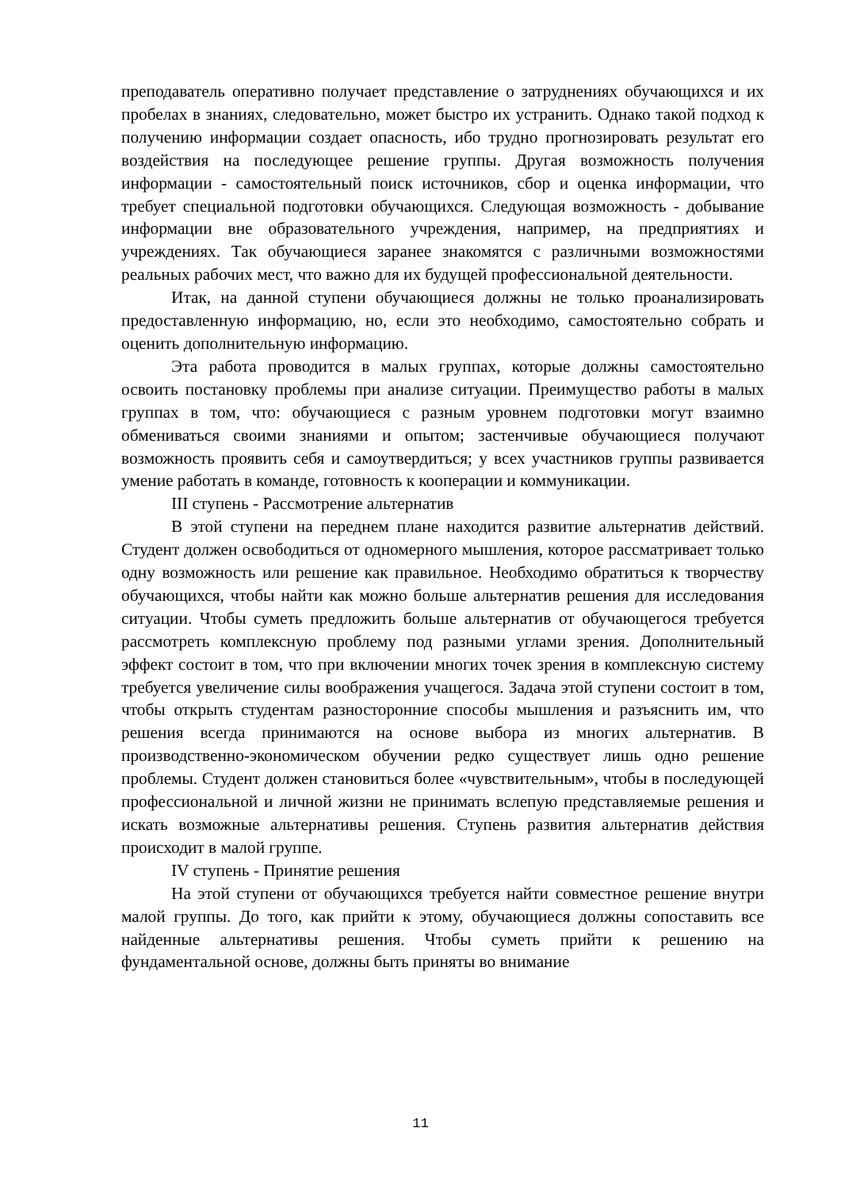преподаватель оперативно получает представление о затруднениях обучающихся и их пробелах в знаниях, следовательно, может быстро их устранить. Однако такой подход к получению информации создает опасность, ибо трудно прогнозировать результат его воздействия на последующее решение группы. Другая возможность получения информации - самостоятельный поиск источников, сбор и оценка информации, что требует специальной подготовки обучающихся. Следующая возможность - добывание информации вне образовательного учреждения, например, на предприятиях и учреждениях. Так обучающиеся заранее знакомятся с различными возможностями реальных рабочих мест, что важно для их будущей профессиональной деятельности.
Итак, на данной ступени обучающиеся должны не только проанализировать предоставленную информацию, но, если это необходимо, самостоятельно собрать и оценить дополнительную информацию.
Эта работа проводится в малых группах, которые должны самостоятельно освоить постановку проблемы при анализе ситуации. Преимущество работы в малых группах в том, что: обучающиеся с разным уровнем подготовки могут взаимно обмениваться своими знаниями и опытом; застенчивые обучающиеся получают возможность проявить себя и самоутвердиться; у всех участников группы развивается умение работать в команде, готовность к кооперации и коммуникации.
III ступень - Рассмотрение альтернатив
В этой ступени на переднем плане находится развитие альтернатив действий. Студент должен освободиться от одномерного мышления, которое рассматривает только одну возможность или решение как правильное. Необходимо обратиться к творчеству обучающихся, чтобы найти как можно больше альтернатив решения для исследования ситуации. Чтобы суметь предложить больше альтернатив от обучающегося требуется рассмотреть комплексную проблему под разными углами зрения. Дополнительный эффект состоит в том, что при включении многих точек зрения в комплексную систему требуется увеличение силы воображения учащегося. Задача этой ступени состоит в том, чтобы открыть студентам разносторонние способы мышления и разъяснить им, что решения всегда принимаются на основе выбора из многих альтернатив. В производственно-экономическом обучении редко существует лишь одно решение проблемы. Студент должен становиться более «чувствительным», чтобы в последующей профессиональной и личной жизни не принимать вслепую представляемые решения и искать возможные альтернативы решения. Ступень развития альтернатив действия происходит в малой группе.
IV ступень - Принятие решения
На этой ступени от обучающихся требуется найти совместное решение внутри малой группы. До того, как прийти к этому, обучающиеся должны сопоставить все найденные альтернативы решения. Чтобы суметь прийти к решению на фундаментальной основе, должны быть приняты во внимание
11